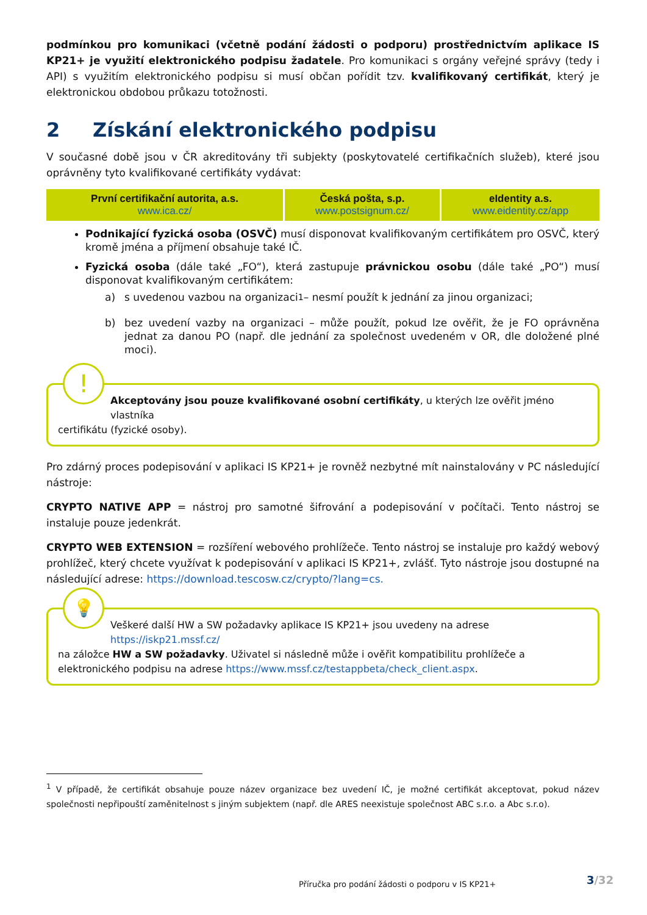podmínkou pro komunikaci (včetně podání žádosti o podporu) prostřednictvím aplikace IS KP21+ je využití elektronického podpisu žadatele. Pro komunikaci s orgány veřejné správy (tedy i API) s využitím elektronického podpisu si musí občan pořídit tzv. kvalifikovaný certifikát, který je elektronickou obdobou průkazu totožnosti.
2 Získání elektronického podpisu
V současné době jsou v ČR akreditovány tři subjekty (poskytovatelé certifikačních služeb), které jsou oprávněny tyto kvalifikované certifikáty vydávat:
| První certifikační autorita, a.s. www.ica.cz/ | Česká pošta, s.p. www.postsignum.cz/ | eIdentity a.s. www.eidentity.cz/app |
Podnikající fyzická osoba (OSVČ) musí disponovat kvalifikovaným certifikátem pro OSVČ, který kromě jména a příjmení obsahuje také IČ.
Fyzická osoba (dále také „FO“), která zastupuje právnickou osobu (dále také „PO“) musí disponovat kvalifikovaným certifikátem:
a) s uvedenou vazbou na organizaci<sup>1</sup> – nesmí použít k jednání za jinou organizaci;
b) bez uvedení vazby na organizaci – může použít, pokud lze ověřit, že je FO oprávněna jednat za danou PO (např. dle jednání za společnost uvedeném v OR, dle doložené plné moci).
!
Akceptovány jsou pouze kvalifikované osobní certifikáty, u kterých lze ověřit jméno vlastníka
certifikátu (fyzické osoby).
Pro zdárný proces podepisování v aplikaci IS KP21+ je rovněž nezbytné mít nainstalovány v PC následující nástroje:
CRYPTO NATIVE APP = nástroj pro samotné šifrování a podepisování v počítači. Tento nástroj se instaluje pouze jedenkrát.
CRYPTO WEB EXTENSION = rozšíření webového prohlížeče. Tento nástroj se instaluje pro každý webový prohlížeč, který chcete využívat k podepisování v aplikaci IS KP21+, zvlášť. Tyto nástroje jsou dostupné na následující adrese: https://download.tescosw.cz/crypto/?lang=cs.
💡
Veškeré další HW a SW požadavky aplikace IS KP21+ jsou uvedeny na adrese https://iskp21.mssf.cz/
na záložce HW a SW požadavky. Uživatel si následně může i ověřit kompatibilitu prohlížeče a elektronického podpisu na adrese https://www.mssf.cz/testappbeta/check_client.aspx.
<sup>1</sup> V případě, že certifikát obsahuje pouze název organizace bez uvedení IČ, je možné certifikát akceptovat, pokud název společnosti nepřipouští zaměnitelnost s jiným subjektem (např. dle ARES neexistuje společnost ABC s.r.o. a Abc s.r.o).
3/32
Příručka pro podání žádosti o podporu v IS KP21+